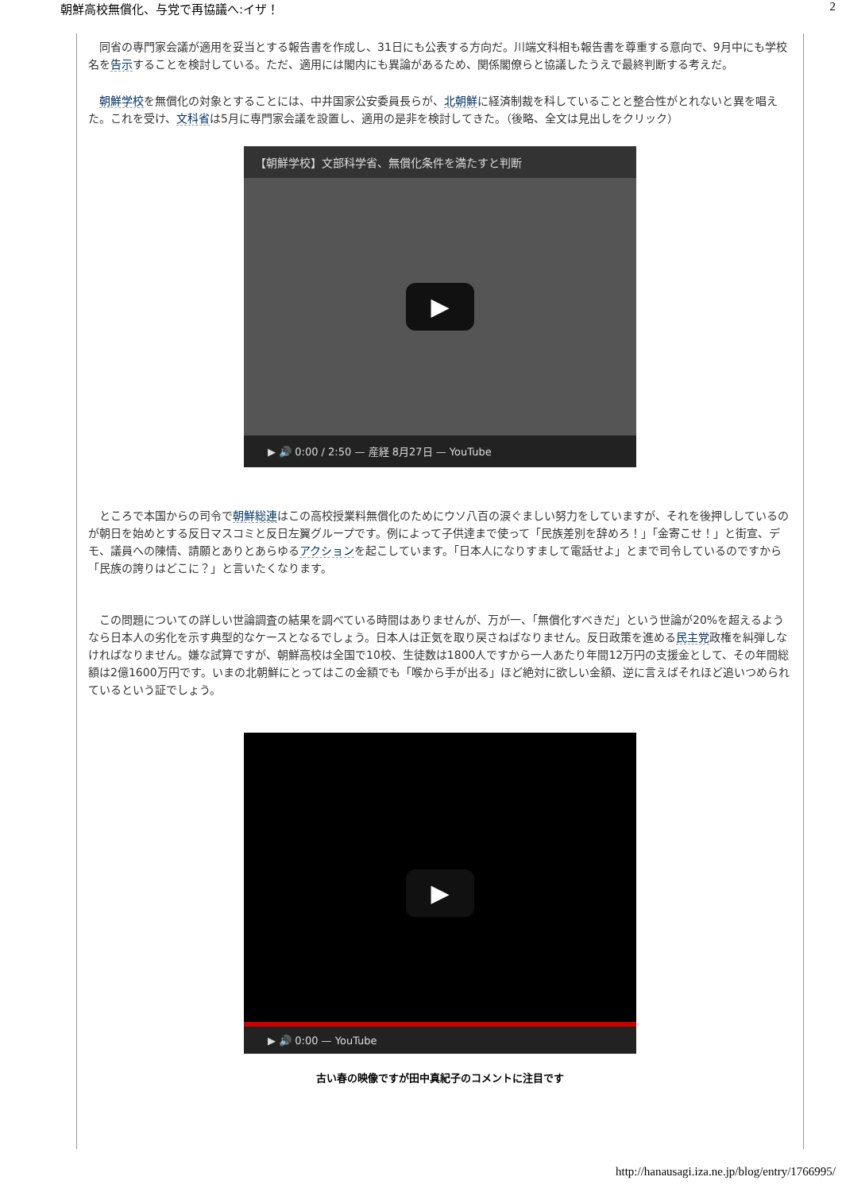朝鮮高校無償化、与党で再協議へ:イザ！ 2
　同省の専門家会議が適用を妥当とする報告書を作成し、31日にも公表する方向だ。川端文科相も報告書を尊重する意向で、9月中にも学校名を告示することを検討している。ただ、適用には閣内にも異論があるため、関係閣僚らと協議したうえで最終判断する考えだ。
　朝鮮学校を無償化の対象とすることには、中井国家公安委員長らが、北朝鮮に経済制裁を科していることと整合性がとれないと異を唱えた。これを受け、文科省は5月に専門家会議を設置し、適用の是非を検討してきた。（後略、全文は見出しをクリック）
【朝鮮学校】文部科学省、無償化条件を満たすと判断
▶
▶ 🔊 0:00 / 2:50 — 産経 8月27日 — YouTube
　ところで本国からの司令で朝鮮総連はこの高校授業料無償化のためにウソ八百の涙ぐましい努力をしていますが、それを後押ししているのが朝日を始めとする反日マスコミと反日左翼グループです。例によって子供達まで使って「民族差別を辞めろ！」「金寄こせ！」と街宣、デモ、議員への陳情、請願とありとあらゆるアクションを起こしています。「日本人になりすまして電話せよ」とまで司令しているのですから「民族の誇りはどこに？」と言いたくなります。
　この問題についての詳しい世論調査の結果を調べている時間はありませんが、万が一、「無償化すべきだ」という世論が20%を超えるようなら日本人の劣化を示す典型的なケースとなるでしょう。日本人は正気を取り戻さねばなりません。反日政策を進める民主党政権を糾弾しなければなりません。嫌な試算ですが、朝鮮高校は全国で10校、生徒数は1800人ですから一人あたり年間12万円の支援金として、その年間総額は2億1600万円です。いまの北朝鮮にとってはこの金額でも「喉から手が出る」ほど絶対に欲しい金額、逆に言えばそれほど追いつめられているという証でしょう。
▶
▶ 🔊 0:00 — YouTube
古い春の映像ですが田中真紀子のコメントに注目です
http://hanausagi.iza.ne.jp/blog/entry/1766995/